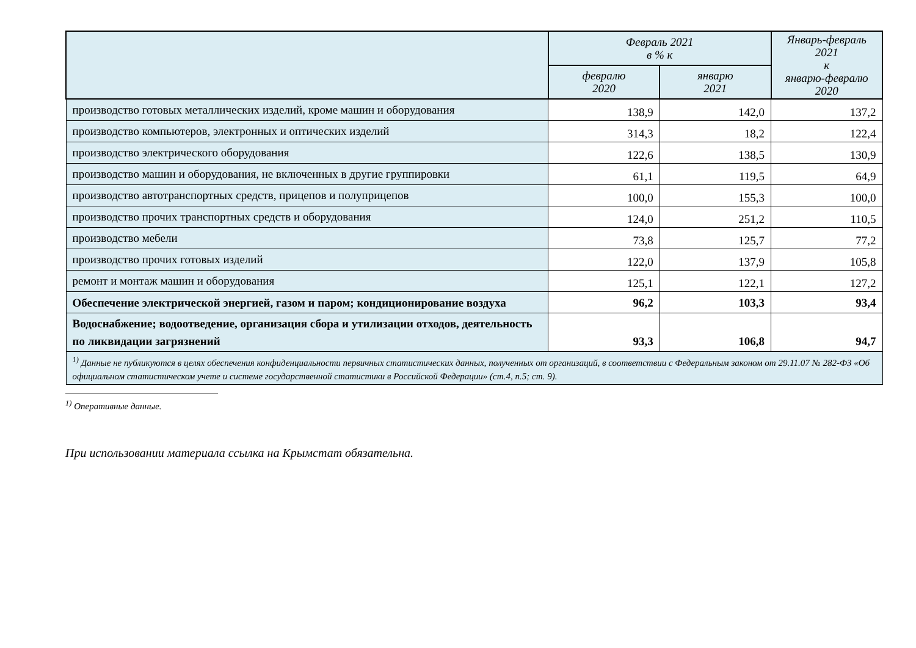| | Февраль 2021 в % к | | Январь-февраль 2021 к январю-февралю 2020 |
| --- | --- | --- | --- |
| | февралю 2020 | январю 2021 | |
| производство готовых металлических изделий, кроме машин и оборудования | 138,9 | 142,0 | 137,2 |
| производство компьютеров, электронных и оптических изделий | 314,3 | 18,2 | 122,4 |
| производство электрического оборудования | 122,6 | 138,5 | 130,9 |
| производство машин и оборудования, не включенных в другие группировки | 61,1 | 119,5 | 64,9 |
| производство автотранспортных средств, прицепов и полуприцепов | 100,0 | 155,3 | 100,0 |
| производство прочих транспортных средств и оборудования | 124,0 | 251,2 | 110,5 |
| производство мебели | 73,8 | 125,7 | 77,2 |
| производство прочих готовых изделий | 122,0 | 137,9 | 105,8 |
| ремонт и монтаж машин и оборудования | 125,1 | 122,1 | 127,2 |
| Обеспечение электрической энергией, газом и паром; кондиционирование воздуха | 96,2 | 103,3 | 93,4 |
| Водоснабжение; водоотведение, организация сбора и утилизации отходов, деятельность по ликвидации загрязнений | 93,3 | 106,8 | 94,7 |
| <sup>1)</sup> Данные не публикуются в целях обеспечения конфиденциальности первичных статистических данных, полученных от организаций, в соответствии с Федеральным законом от 29.11.07 № 282-ФЗ «Об официальном статистическом учете и системе государственной статистики в Российской Федерации» (ст.4, п.5; ст. 9). | | | |
<sup>1)</sup> Оперативные данные.
При использовании материала ссылка на Крымстат обязательна.